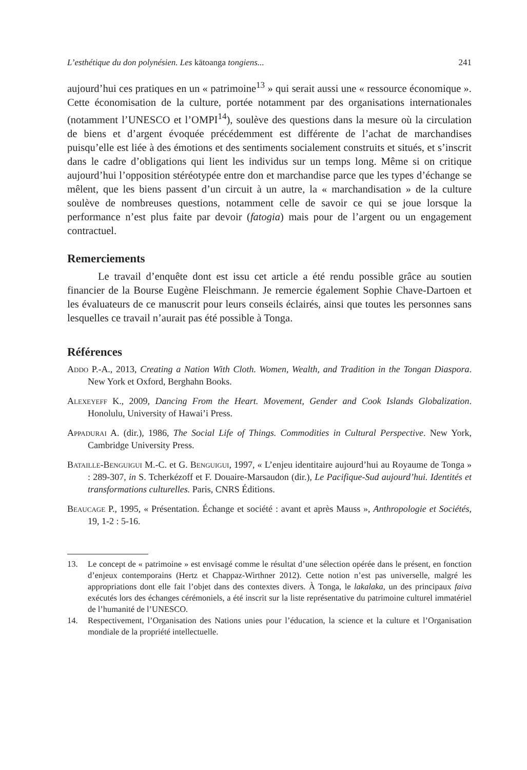L’esthétique du don polynésien. Les kātoanga tongiens... 241
aujourd’hui ces pratiques en un « patrimoine<sup>13</sup> » qui serait aussi une « ressource économique ». Cette économisation de la culture, portée notamment par des organisations internationales (notamment l’UNESCO et l’OMPI<sup>14</sup>), soulève des questions dans la mesure où la circulation de biens et d’argent évoquée précédemment est différente de l’achat de marchandises puisqu’elle est liée à des émotions et des sentiments socialement construits et situés, et s’inscrit dans le cadre d’obligations qui lient les individus sur un temps long. Même si on critique aujourd’hui l’opposition stéréotypée entre don et marchandise parce que les types d’échange se mêlent, que les biens passent d’un circuit à un autre, la « marchandisation » de la culture soulève de nombreuses questions, notamment celle de savoir ce qui se joue lorsque la performance n’est plus faite par devoir (fatogia) mais pour de l’argent ou un engagement contractuel.
Remerciements
Le travail d’enquête dont est issu cet article a été rendu possible grâce au soutien financier de la Bourse Eugène Fleischmann. Je remercie également Sophie Chave-Dartoen et les évaluateurs de ce manuscrit pour leurs conseils éclairés, ainsi que toutes les personnes sans lesquelles ce travail n’aurait pas été possible à Tonga.
Références
Addo P.-A., 2013, Creating a Nation With Cloth. Women, Wealth, and Tradition in the Tongan Diaspora. New York et Oxford, Berghahn Books.
Alexeyeff K., 2009, Dancing From the Heart. Movement, Gender and Cook Islands Globalization. Honolulu, University of Hawai’i Press.
Appadurai A. (dir.), 1986, The Social Life of Things. Commodities in Cultural Perspective. New York, Cambridge University Press.
Bataille-Benguigui M.-C. et G. Benguigui, 1997, « L’enjeu identitaire aujourd’hui au Royaume de Tonga » : 289-307, in S. Tcherkézoff et F. Douaire-Marsaudon (dir.), Le Pacifique-Sud aujourd’hui. Identités et transformations culturelles. Paris, CNRS Éditions.
Beaucage P., 1995, « Présentation. Échange et société : avant et après Mauss », Anthropologie et Sociétés, 19, 1-2 : 5-16.
13. Le concept de « patrimoine » est envisagé comme le résultat d’une sélection opérée dans le présent, en fonction d’enjeux contemporains (Hertz et Chappaz-Wirthner 2012). Cette notion n’est pas universelle, malgré les appropriations dont elle fait l’objet dans des contextes divers. À Tonga, le lakalaka, un des principaux faiva exécutés lors des échanges cérémoniels, a été inscrit sur la liste représentative du patrimoine culturel immatériel de l’humanité de l’UNESCO.
14. Respectivement, l’Organisation des Nations unies pour l’éducation, la science et la culture et l’Organisation mondiale de la propriété intellectuelle.